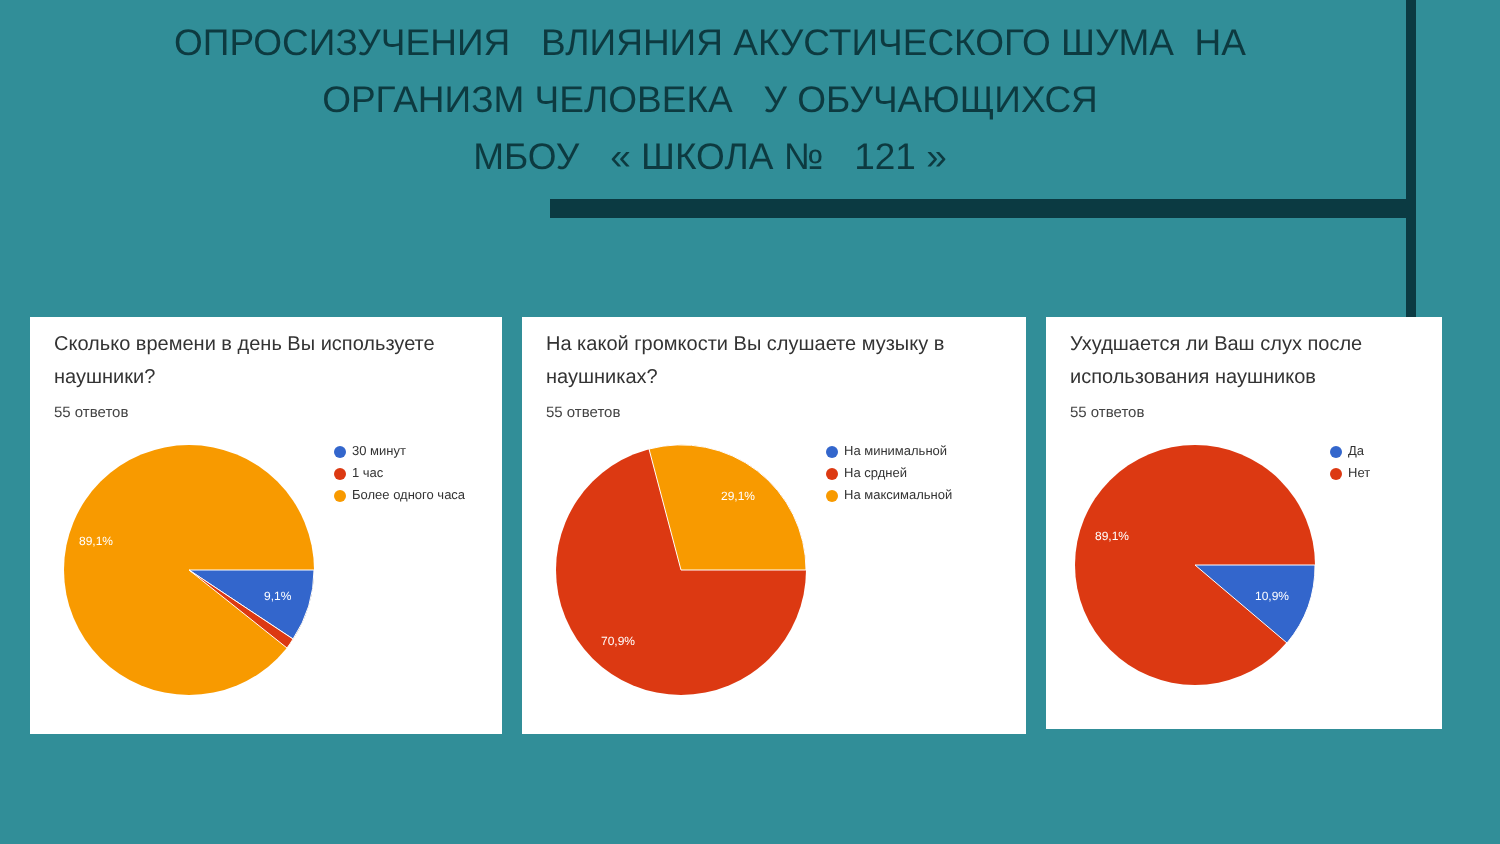ОПРОСИЗУЧЕНИЯ ВЛИЯНИЯ АКУСТИЧЕСКОГО ШУМА НА
ОРГАНИЗМ ЧЕЛОВЕКА У ОБУЧАЮЩИХСЯ
МБОУ « ШКОЛА № 121 »
Сколько времени в день Вы используете наушники?
55 ответов
89,1%
9,1%
30 минут
1 час
Более одного часа
На какой громкости Вы слушаете музыку в наушниках?
55 ответов
29,1%
70,9%
На минимальной
На срдней
На максимальной
Ухудшается ли Ваш слух после использования наушников
55 ответов
89,1%
10,9%
Да
Нет